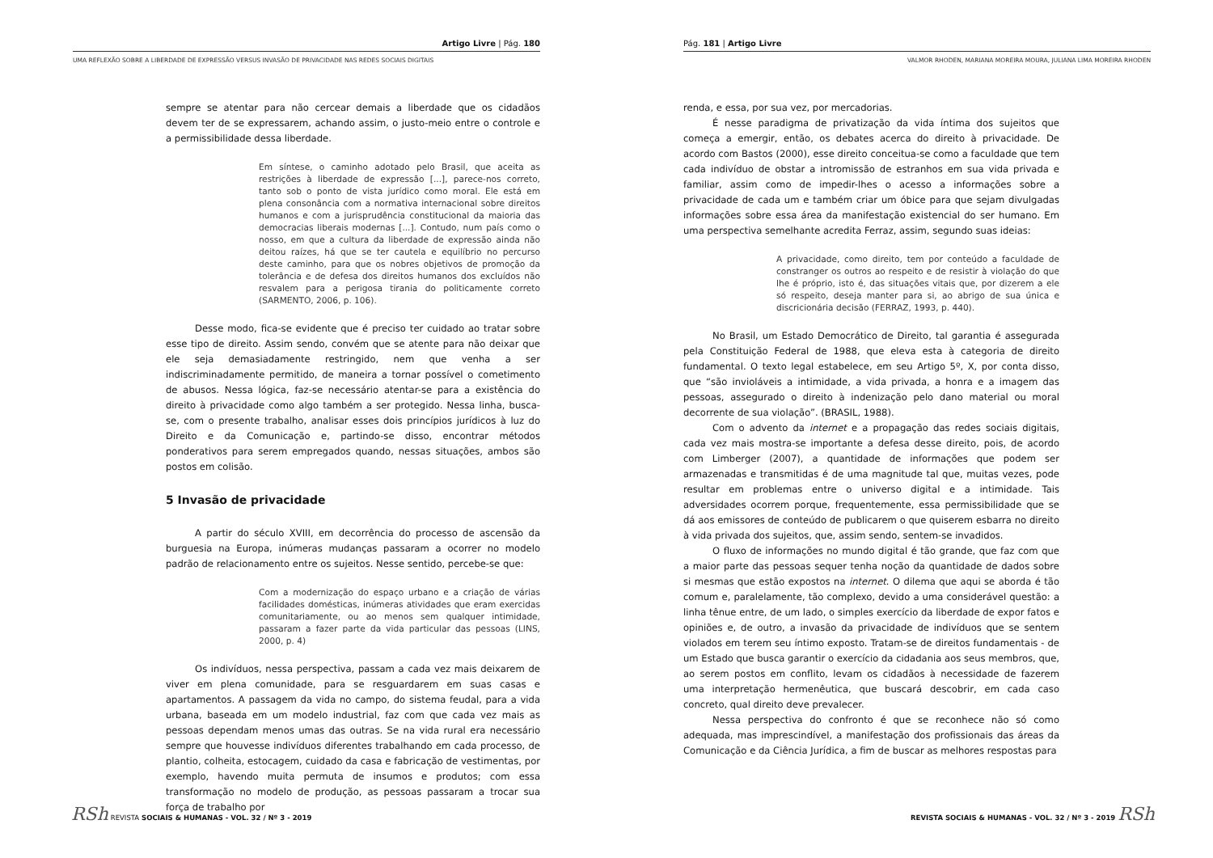Artigo Livre | Pág. 180
UMA REFLEXÃO SOBRE A LIBERDADE DE EXPRESSÃO VERSUS INVASÃO DE PRIVACIDADE NAS REDES SOCIAIS DIGITAIS
sempre se atentar para não cercear demais a liberdade que os cidadãos devem ter de se expressarem, achando assim, o justo-meio entre o controle e a permissibilidade dessa liberdade.
Em síntese, o caminho adotado pelo Brasil, que aceita as restrições à liberdade de expressão [...], parece-nos correto, tanto sob o ponto de vista jurídico como moral. Ele está em plena consonância com a normativa internacional sobre direitos humanos e com a jurisprudência constitucional da maioria das democracias liberais modernas [...]. Contudo, num país como o nosso, em que a cultura da liberdade de expressão ainda não deitou raízes, há que se ter cautela e equilíbrio no percurso deste caminho, para que os nobres objetivos de promoção da tolerância e de defesa dos direitos humanos dos excluídos não resvalem para a perigosa tirania do politicamente correto (SARMENTO, 2006, p. 106).
Desse modo, fica-se evidente que é preciso ter cuidado ao tratar sobre esse tipo de direito. Assim sendo, convém que se atente para não deixar que ele seja demasiadamente restringido, nem que venha a ser indiscriminadamente permitido, de maneira a tornar possível o cometimento de abusos. Nessa lógica, faz-se necessário atentar-se para a existência do direito à privacidade como algo também a ser protegido. Nessa linha, busca-se, com o presente trabalho, analisar esses dois princípios jurídicos à luz do Direito e da Comunicação e, partindo-se disso, encontrar métodos ponderativos para serem empregados quando, nessas situações, ambos são postos em colisão.
5 Invasão de privacidade
A partir do século XVIII, em decorrência do processo de ascensão da burguesia na Europa, inúmeras mudanças passaram a ocorrer no modelo padrão de relacionamento entre os sujeitos. Nesse sentido, percebe-se que:
Com a modernização do espaço urbano e a criação de várias facilidades domésticas, inúmeras atividades que eram exercidas comunitariamente, ou ao menos sem qualquer intimidade, passaram a fazer parte da vida particular das pessoas (LINS, 2000, p. 4)
Os indivíduos, nessa perspectiva, passam a cada vez mais deixarem de viver em plena comunidade, para se resguardarem em suas casas e apartamentos. A passagem da vida no campo, do sistema feudal, para a vida urbana, baseada em um modelo industrial, faz com que cada vez mais as pessoas dependam menos umas das outras. Se na vida rural era necessário sempre que houvesse indivíduos diferentes trabalhando em cada processo, de plantio, colheita, estocagem, cuidado da casa e fabricação de vestimentas, por exemplo, havendo muita permuta de insumos e produtos; com essa transformação no modelo de produção, as pessoas passaram a trocar sua força de trabalho por
RSh REVISTA SOCIAIS & HUMANAS - VOL. 32 / Nº 3 - 2019
Pág. 181 | Artigo Livre
VALMOR RHODEN, MARIANA MOREIRA MOURA, JULIANA LIMA MOREIRA RHODEN
renda, e essa, por sua vez, por mercadorias.
É nesse paradigma de privatização da vida íntima dos sujeitos que começa a emergir, então, os debates acerca do direito à privacidade. De acordo com Bastos (2000), esse direito conceitua-se como a faculdade que tem cada indivíduo de obstar a intromissão de estranhos em sua vida privada e familiar, assim como de impedir-lhes o acesso a informações sobre a privacidade de cada um e também criar um óbice para que sejam divulgadas informações sobre essa área da manifestação existencial do ser humano. Em uma perspectiva semelhante acredita Ferraz, assim, segundo suas ideias:
A privacidade, como direito, tem por conteúdo a faculdade de constranger os outros ao respeito e de resistir à violação do que lhe é próprio, isto é, das situações vitais que, por dizerem a ele só respeito, deseja manter para si, ao abrigo de sua única e discricionária decisão (FERRAZ, 1993, p. 440).
No Brasil, um Estado Democrático de Direito, tal garantia é assegurada pela Constituição Federal de 1988, que eleva esta à categoria de direito fundamental. O texto legal estabelece, em seu Artigo 5º, X, por conta disso, que “são invioláveis a intimidade, a vida privada, a honra e a imagem das pessoas, assegurado o direito à indenização pelo dano material ou moral decorrente de sua violação”. (BRASIL, 1988).
Com o advento da internet e a propagação das redes sociais digitais, cada vez mais mostra-se importante a defesa desse direito, pois, de acordo com Limberger (2007), a quantidade de informações que podem ser armazenadas e transmitidas é de uma magnitude tal que, muitas vezes, pode resultar em problemas entre o universo digital e a intimidade. Tais adversidades ocorrem porque, frequentemente, essa permissibilidade que se dá aos emissores de conteúdo de publicarem o que quiserem esbarra no direito à vida privada dos sujeitos, que, assim sendo, sentem-se invadidos.
O fluxo de informações no mundo digital é tão grande, que faz com que a maior parte das pessoas sequer tenha noção da quantidade de dados sobre si mesmas que estão expostos na internet. O dilema que aqui se aborda é tão comum e, paralelamente, tão complexo, devido a uma considerável questão: a linha tênue entre, de um lado, o simples exercício da liberdade de expor fatos e opiniões e, de outro, a invasão da privacidade de indivíduos que se sentem violados em terem seu íntimo exposto. Tratam-se de direitos fundamentais - de um Estado que busca garantir o exercício da cidadania aos seus membros, que, ao serem postos em conflito, levam os cidadãos à necessidade de fazerem uma interpretação hermenêutica, que buscará descobrir, em cada caso concreto, qual direito deve prevalecer.
Nessa perspectiva do confronto é que se reconhece não só como adequada, mas imprescindível, a manifestação dos profissionais das áreas da Comunicação e da Ciência Jurídica, a fim de buscar as melhores respostas para
REVISTA SOCIAIS & HUMANAS - VOL. 32 / Nº 3 - 2019 RSh